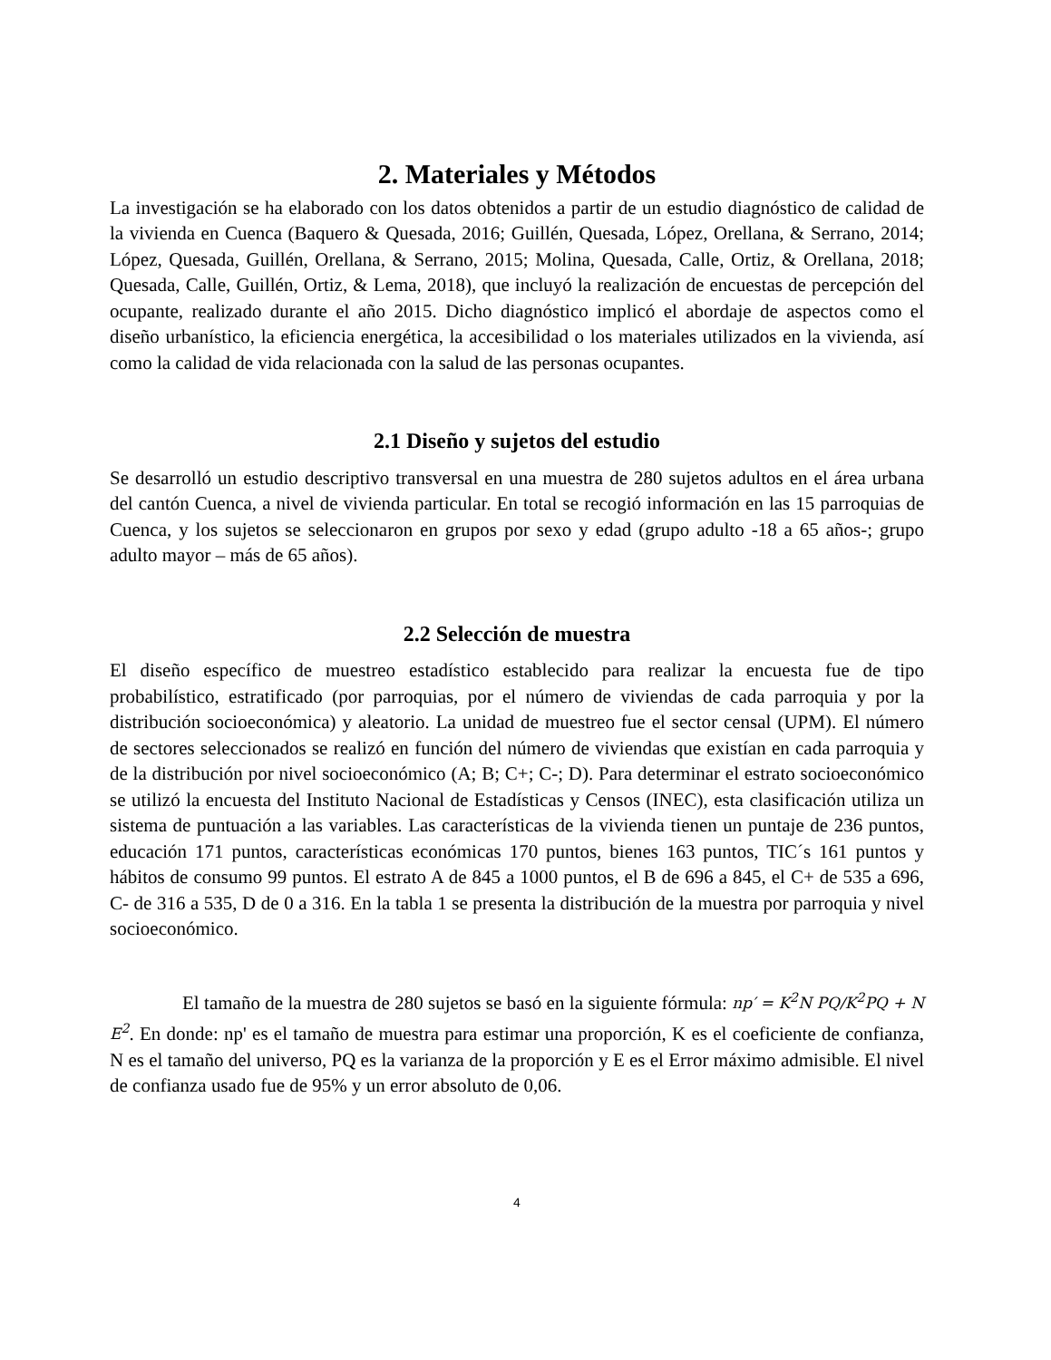2. Materiales y Métodos
La investigación se ha elaborado con los datos obtenidos a partir de un estudio diagnóstico de calidad de la vivienda en Cuenca (Baquero & Quesada, 2016; Guillén, Quesada, López, Orellana, & Serrano, 2014; López, Quesada, Guillén, Orellana, & Serrano, 2015; Molina, Quesada, Calle, Ortiz, & Orellana, 2018; Quesada, Calle, Guillén, Ortiz, & Lema, 2018), que incluyó la realización de encuestas de percepción del ocupante, realizado durante el año 2015. Dicho diagnóstico implicó el abordaje de aspectos como el diseño urbanístico, la eficiencia energética, la accesibilidad o los materiales utilizados en la vivienda, así como la calidad de vida relacionada con la salud de las personas ocupantes.
2.1 Diseño y sujetos del estudio
Se desarrolló un estudio descriptivo transversal en una muestra de 280 sujetos adultos en el área urbana del cantón Cuenca, a nivel de vivienda particular. En total se recogió información en las 15 parroquias de Cuenca, y los sujetos se seleccionaron en grupos por sexo y edad (grupo adulto -18 a 65 años-; grupo adulto mayor – más de 65 años).
2.2 Selección de muestra
El diseño específico de muestreo estadístico establecido para realizar la encuesta fue de tipo probabilístico, estratificado (por parroquias, por el número de viviendas de cada parroquia y por la distribución socioeconómica) y aleatorio. La unidad de muestreo fue el sector censal (UPM). El número de sectores seleccionados se realizó en función del número de viviendas que existían en cada parroquia y de la distribución por nivel socioeconómico (A; B; C+; C-; D). Para determinar el estrato socioeconómico se utilizó la encuesta del Instituto Nacional de Estadísticas y Censos (INEC), esta clasificación utiliza un sistema de puntuación a las variables. Las características de la vivienda tienen un puntaje de 236 puntos, educación 171 puntos, características económicas 170 puntos, bienes 163 puntos, TIC´s 161 puntos y hábitos de consumo 99 puntos. El estrato A de 845 a 1000 puntos, el B de 696 a 845, el C+ de 535 a 696, C- de 316 a 535, D de 0 a 316. En la tabla 1 se presenta la distribución de la muestra por parroquia y nivel socioeconómico.
El tamaño de la muestra de 280 sujetos se basó en la siguiente fórmula: np′ = K<sup>2</sup>N PQ/K<sup>2</sup>PQ + N E<sup>2</sup>. En donde: np' es el tamaño de muestra para estimar una proporción, K es el coeficiente de confianza, N es el tamaño del universo, PQ es la varianza de la proporción y E es el Error máximo admisible. El nivel de confianza usado fue de 95% y un error absoluto de 0,06.
4